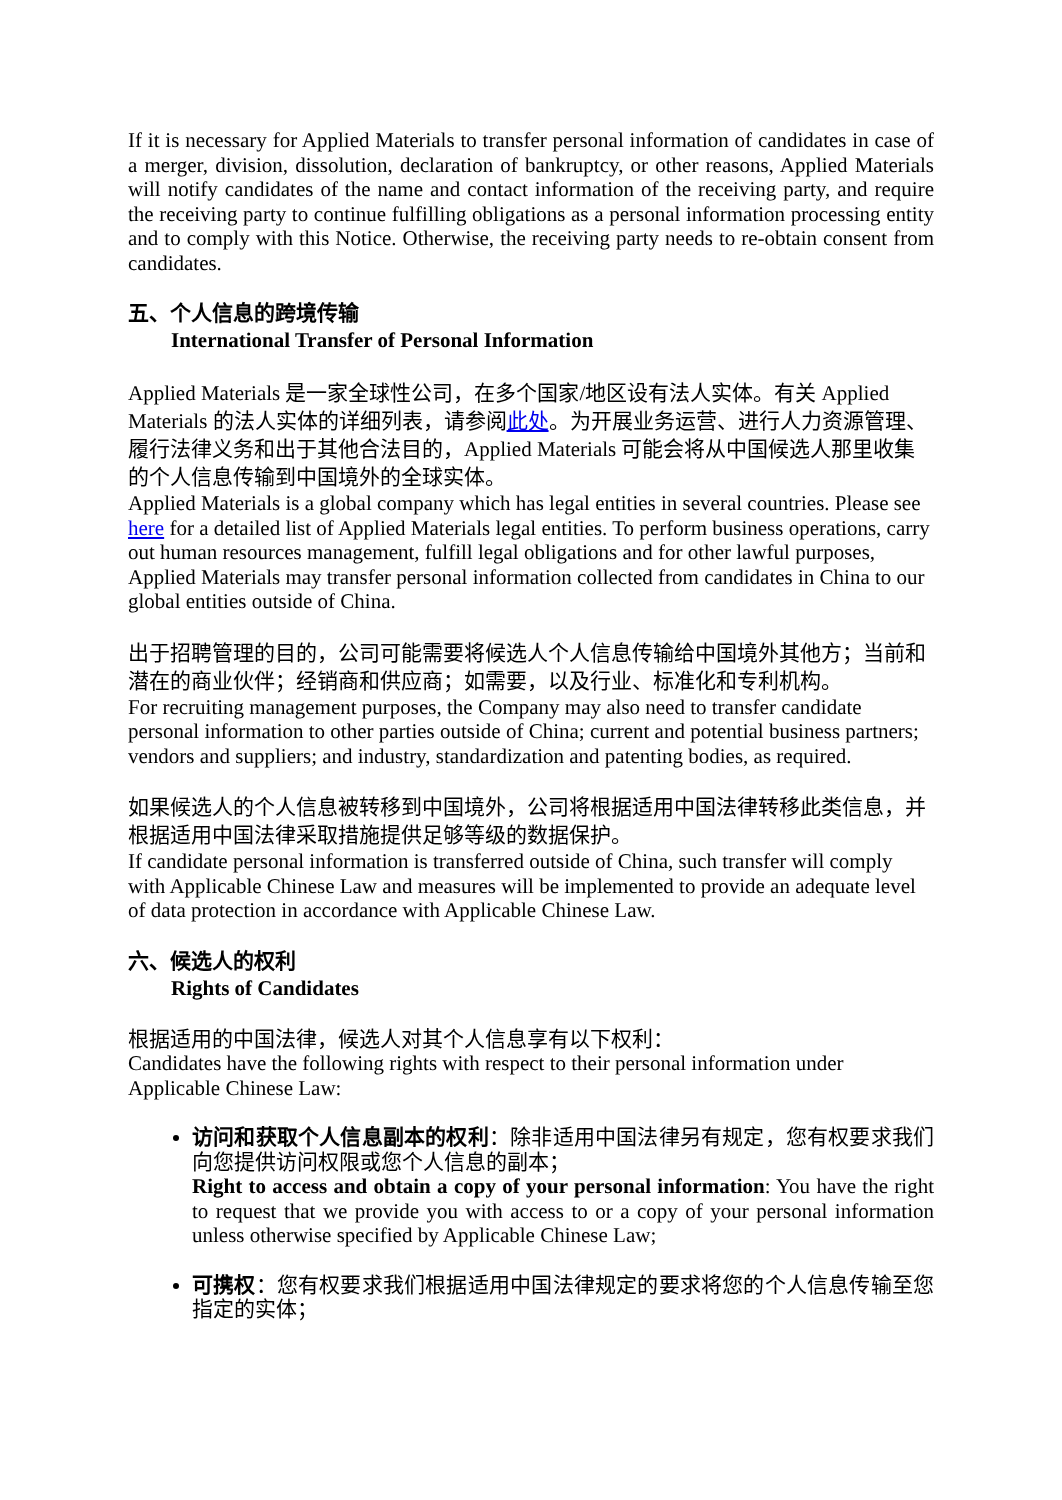If it is necessary for Applied Materials to transfer personal information of candidates in case of a merger, division, dissolution, declaration of bankruptcy, or other reasons, Applied Materials will notify candidates of the name and contact information of the receiving party, and require the receiving party to continue fulfilling obligations as a personal information processing entity and to comply with this Notice. Otherwise, the receiving party needs to re-obtain consent from candidates.
五、个人信息的跨境传输
International Transfer of Personal Information
Applied Materials 是一家全球性公司，在多个国家/地区设有法人实体。有关 Applied Materials 的法人实体的详细列表，请参阅此处。为开展业务运营、进行人力资源管理、履行法律义务和出于其他合法目的，Applied Materials 可能会将从中国候选人那里收集的个人信息传输到中国境外的全球实体。
Applied Materials is a global company which has legal entities in several countries. Please see here for a detailed list of Applied Materials legal entities. To perform business operations, carry out human resources management, fulfill legal obligations and for other lawful purposes, Applied Materials may transfer personal information collected from candidates in China to our global entities outside of China.
出于招聘管理的目的，公司可能需要将候选人个人信息传输给中国境外其他方；当前和潜在的商业伙伴；经销商和供应商；如需要，以及行业、标准化和专利机构。
For recruiting management purposes, the Company may also need to transfer candidate personal information to other parties outside of China; current and potential business partners; vendors and suppliers; and industry, standardization and patenting bodies, as required.
如果候选人的个人信息被转移到中国境外，公司将根据适用中国法律转移此类信息，并根据适用中国法律采取措施提供足够等级的数据保护。
If candidate personal information is transferred outside of China, such transfer will comply with Applicable Chinese Law and measures will be implemented to provide an adequate level of data protection in accordance with Applicable Chinese Law.
六、候选人的权利
Rights of Candidates
根据适用的中国法律，候选人对其个人信息享有以下权利：
Candidates have the following rights with respect to their personal information under Applicable Chinese Law:
访问和获取个人信息副本的权利：除非适用中国法律另有规定，您有权要求我们向您提供访问权限或您个人信息的副本；
Right to access and obtain a copy of your personal information: You have the right to request that we provide you with access to or a copy of your personal information unless otherwise specified by Applicable Chinese Law;
可携权：您有权要求我们根据适用中国法律规定的要求将您的个人信息传输至您指定的实体；